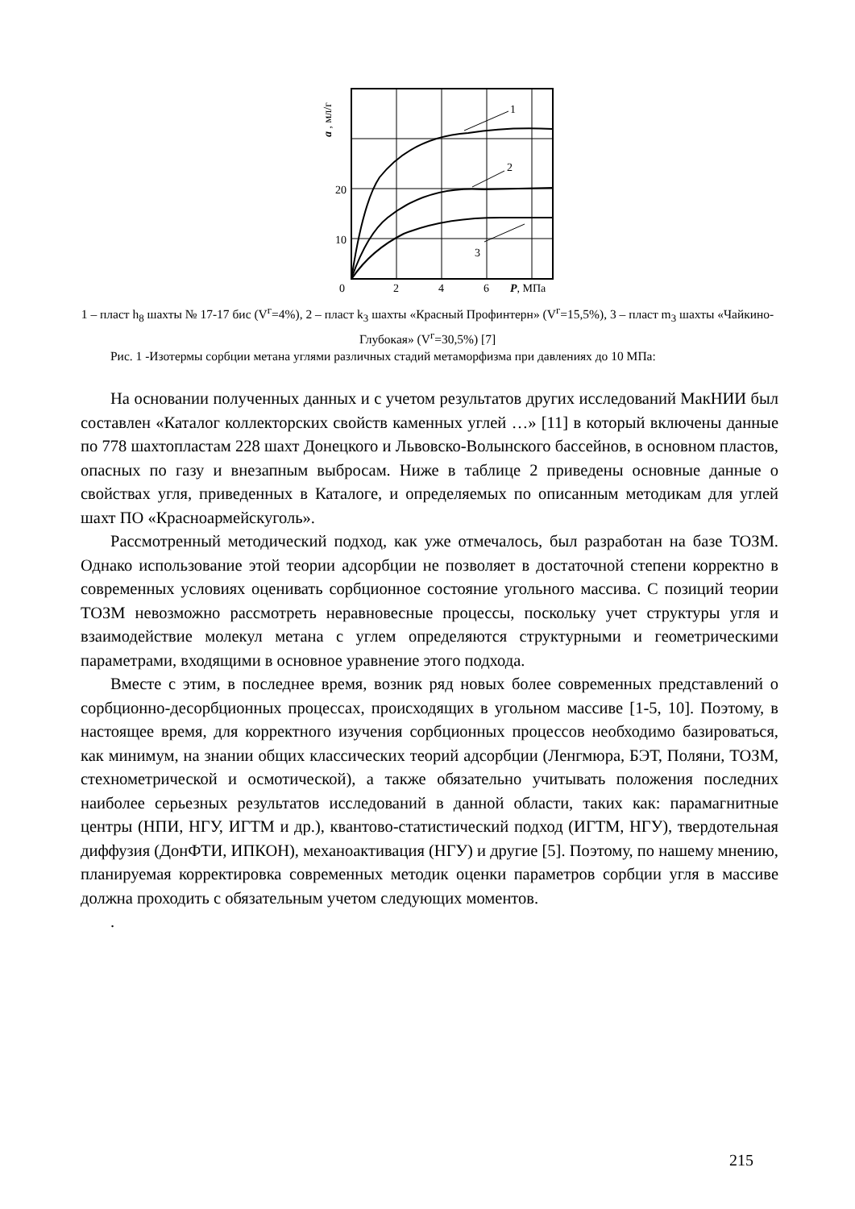1
2
3
20
10
0
2
4
6
P, МПа
a , мл/г
1 – пласт h<sub>8</sub> шахты № 17-17 бис (V<sup>г</sup>=4%), 2 – пласт k<sub>3</sub> шахты «Красный Профинтерн» (V<sup>г</sup>=15,5%), 3 – пласт m<sub>3</sub> шахты «Чайкино-Глубокая» (V<sup>г</sup>=30,5%) [7]
Рис. 1 -Изотермы сорбции метана углями различных стадий метаморфизма при давлениях до 10 МПа:
На основании полученных данных и с учетом результатов других исследований МакНИИ был составлен «Каталог коллекторских свойств каменных углей …» [11] в который включены данные по 778 шахтопластам 228 шахт Донецкого и Львовско-Волынского бассейнов, в основном пластов, опасных по газу и внезапным выбросам. Ниже в таблице 2 приведены основные данные о свойствах угля, приведенных в Каталоге, и определяемых по описанным методикам для углей шахт ПО «Красноармейскуголь».
Рассмотренный методический подход, как уже отмечалось, был разработан на базе ТОЗМ. Однако использование этой теории адсорбции не позволяет в достаточной степени корректно в современных условиях оценивать сорбционное состояние угольного массива. С позиций теории ТОЗМ невозможно рассмотреть неравновесные процессы, поскольку учет структуры угля и взаимодействие молекул метана с углем определяются структурными и геометрическими параметрами, входящими в основное уравнение этого подхода.
Вместе с этим, в последнее время, возник ряд новых более современных представлений о сорбционно-десорбционных процессах, происходящих в угольном массиве [1-5, 10]. Поэтому, в настоящее время, для корректного изучения сорбционных процессов необходимо базироваться, как минимум, на знании общих классических теорий адсорбции (Ленгмюра, БЭТ, Поляни, ТОЗМ, стехнометрической и осмотической), а также обязательно учитывать положения последних наиболее серьезных результатов исследований в данной области, таких как: парамагнитные центры (НПИ, НГУ, ИГТМ и др.), квантово-статистический подход (ИГТМ, НГУ), твердотельная диффузия (ДонФТИ, ИПКОН), механоактивация (НГУ) и другие [5]. Поэтому, по нашему мнению, планируемая корректировка современных методик оценки параметров сорбции угля в массиве должна проходить с обязательным учетом следующих моментов.
.
215